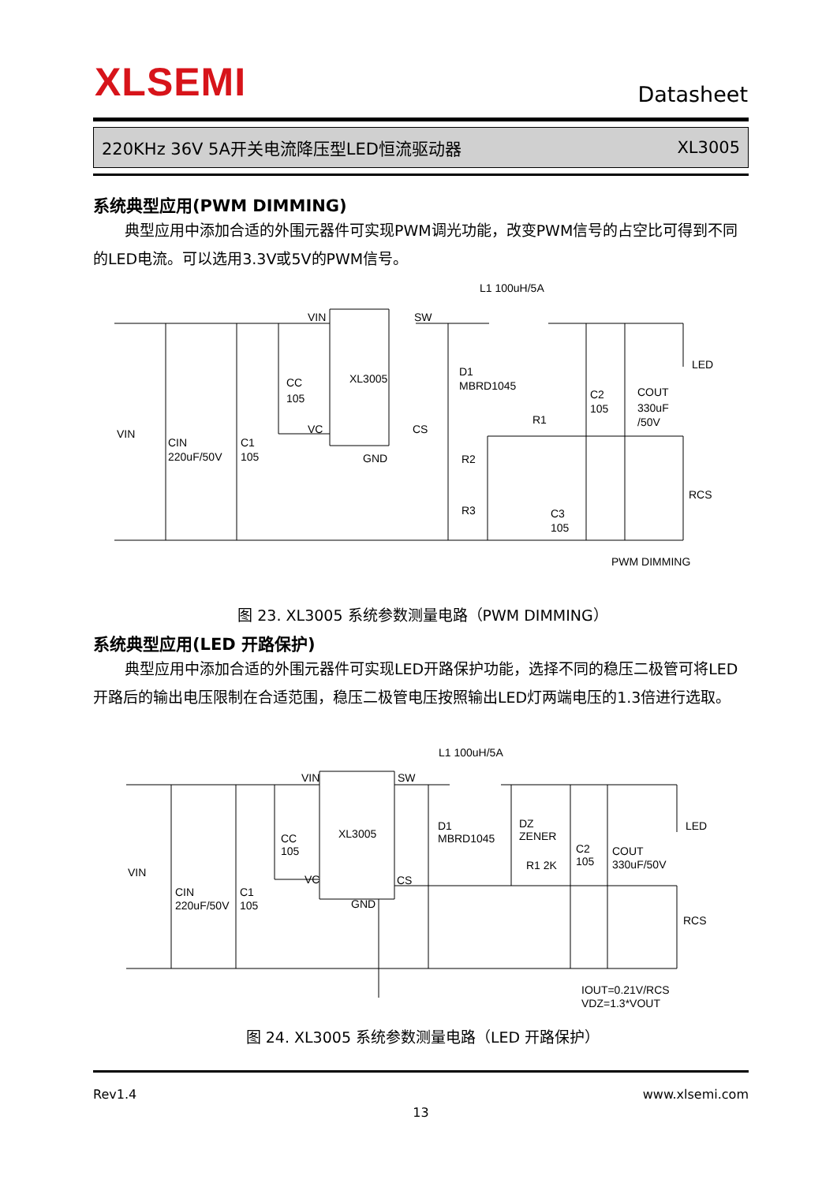XLSEMI Datasheet
220KHz 36V 5A开关电流降压型LED恒流驱动器 XL3005
系统典型应用(PWM DIMMING)
典型应用中添加合适的外围元器件可实现PWM调光功能，改变PWM信号的占空比可得到不同的LED电流。可以选用3.3V或5V的PWM信号。
VIN
SW
XL3005
GND
VIN
CIN
220uF/50V
C1
105
CC
105
D1
MBRD1045
L1 100uH/5A
C2
105
COUT
330uF
/50V
LED
R1
R2
R3
C3
105
RCS
PWM DIMMING
VC
CS
图 23. XL3005 系统参数测量电路（PWM DIMMING）
系统典型应用(LED 开路保护)
典型应用中添加合适的外围元器件可实现LED开路保护功能，选择不同的稳压二极管可将LED开路后的输出电压限制在合适范围，稳压二极管电压按照输出LED灯两端电压的1.3倍进行选取。
VIN
SW
XL3005
GND
VIN
CIN
220uF/50V
C1
105
CC
105
D1
MBRD1045
DZ
ZENER
L1 100uH/5A
C2
105
COUT
330uF/50V
LED
R1 2K
RCS
VC
CS
IOUT=0.21V/RCS
VDZ=1.3*VOUT
图 24. XL3005 系统参数测量电路（LED 开路保护）
Rev1.4 www.xlsemi.com
13